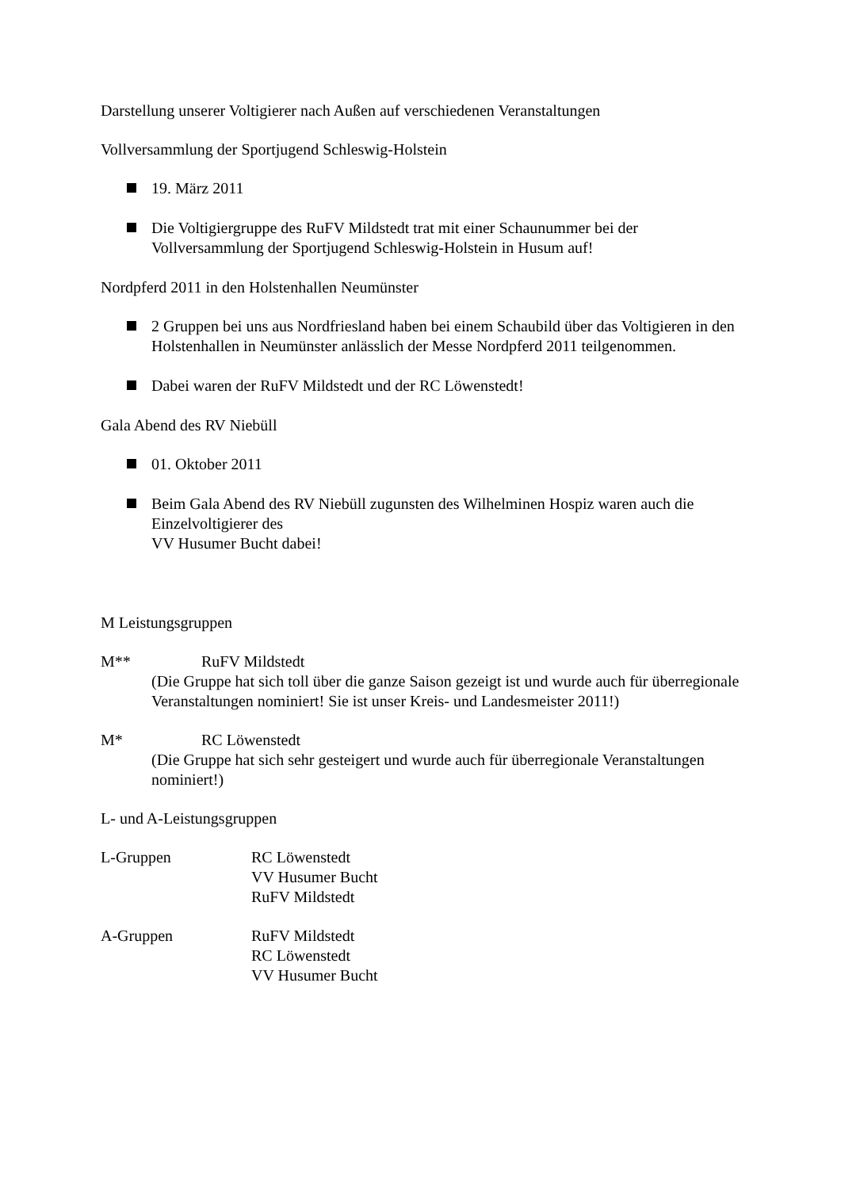Darstellung unserer Voltigierer nach Außen auf verschiedenen Veranstaltungen
Vollversammlung der Sportjugend Schleswig-Holstein
19. März 2011
Die Voltigiergruppe des RuFV Mildstedt trat mit einer Schaunummer bei der Vollversammlung der Sportjugend Schleswig-Holstein in Husum auf!
Nordpferd 2011 in den Holstenhallen Neumünster
2 Gruppen bei uns aus Nordfriesland haben bei einem Schaubild über das Voltigieren in den Holstenhallen in Neumünster anlässlich der Messe Nordpferd 2011 teilgenommen.
Dabei waren der RuFV Mildstedt und der RC Löwenstedt!
Gala Abend des RV Niebüll
01. Oktober 2011
Beim Gala Abend des RV Niebüll zugunsten des Wilhelminen Hospiz waren auch die Einzelvoltigierer des
VV Husumer Bucht dabei!
M Leistungsgruppen
M** RuFV Mildstedt
(Die Gruppe hat sich toll über die ganze Saison gezeigt ist und wurde auch für überregionale Veranstaltungen nominiert! Sie ist unser Kreis- und Landesmeister 2011!)
M* RC Löwenstedt
(Die Gruppe hat sich sehr gesteigert und wurde auch für überregionale Veranstaltungen nominiert!)
L- und A-Leistungsgruppen
L-Gruppen RC Löwenstedt
VV Husumer Bucht
RuFV Mildstedt
A-Gruppen RuFV Mildstedt
RC Löwenstedt
VV Husumer Bucht